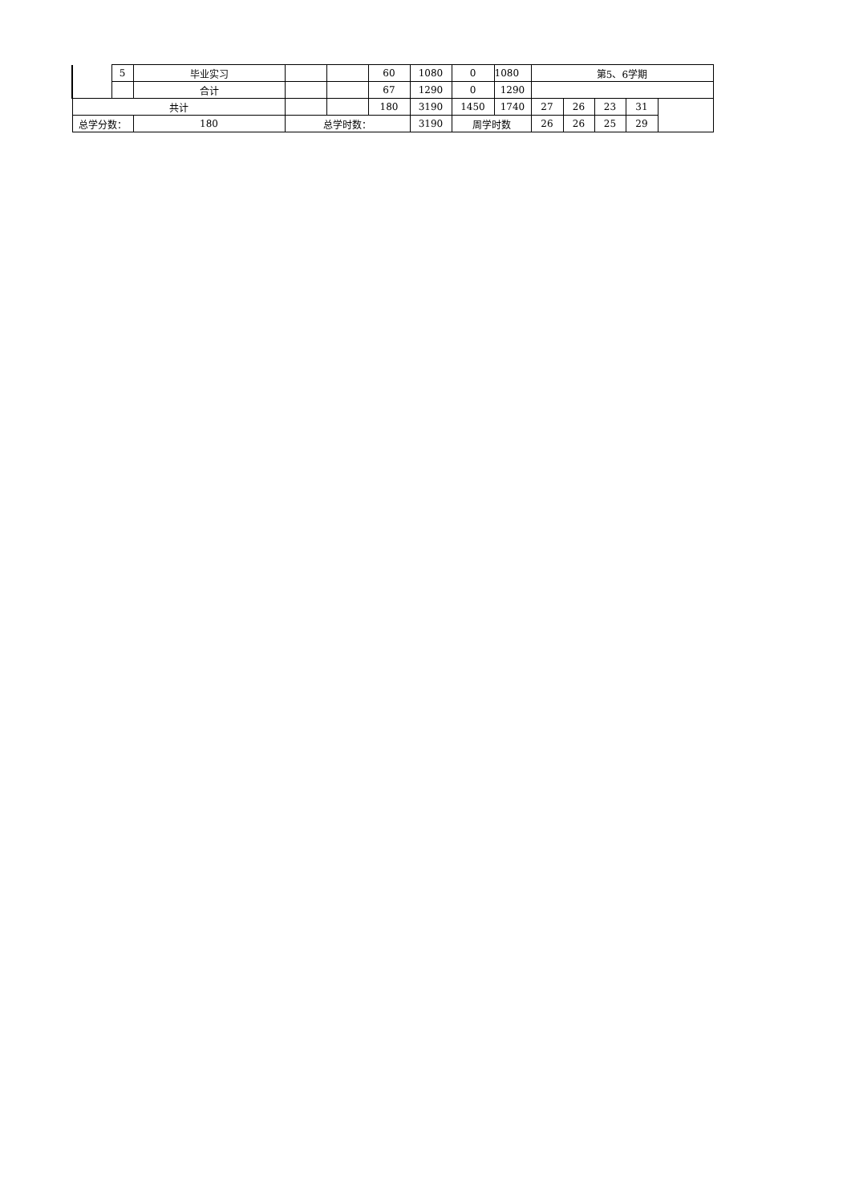| | 5 | 毕业实习 | | | 60 | 1080 | 0 | 1080 | 第5、6学期 | | | | |
| | | 合计 | | | 67 | 1290 | 0 | 1290 | | | | | |
| 共计 | | | | | 180 | 3190 | 1450 | 1740 | 27 | 26 | 23 | 31 | |
| 总学分数： | | 180 | 总学时数： | | | 3190 | 周学时数 | | 26 | 26 | 25 | 29 | |